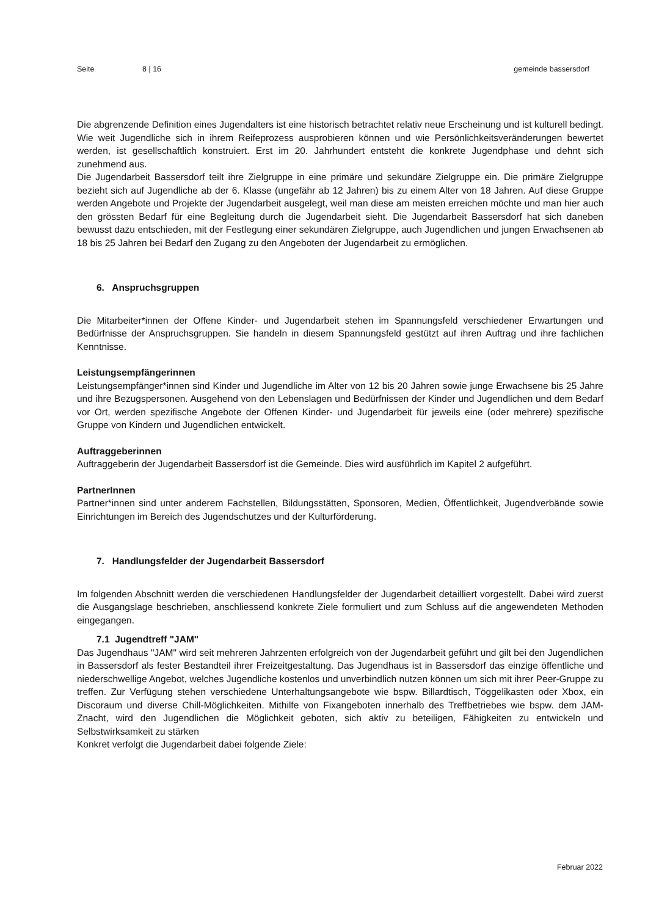Seite 8 | 16 gemeinde bassersdorf
Die abgrenzende Definition eines Jugendalters ist eine historisch betrachtet relativ neue Erscheinung und ist kulturell bedingt. Wie weit Jugendliche sich in ihrem Reifeprozess ausprobieren können und wie Persönlichkeitsveränderungen bewertet werden, ist gesellschaftlich konstruiert. Erst im 20. Jahrhundert entsteht die konkrete Jugendphase und dehnt sich zunehmend aus.
Die Jugendarbeit Bassersdorf teilt ihre Zielgruppe in eine primäre und sekundäre Zielgruppe ein. Die primäre Zielgruppe bezieht sich auf Jugendliche ab der 6. Klasse (ungefähr ab 12 Jahren) bis zu einem Alter von 18 Jahren. Auf diese Gruppe werden Angebote und Projekte der Jugendarbeit ausgelegt, weil man diese am meisten erreichen möchte und man hier auch den grössten Bedarf für eine Begleitung durch die Jugendarbeit sieht. Die Jugendarbeit Bassersdorf hat sich daneben bewusst dazu entschieden, mit der Festlegung einer sekundären Zielgruppe, auch Jugendlichen und jungen Erwachsenen ab 18 bis 25 Jahren bei Bedarf den Zugang zu den Angeboten der Jugendarbeit zu ermöglichen.
6. Anspruchsgruppen
Die Mitarbeiter*innen der Offene Kinder- und Jugendarbeit stehen im Spannungsfeld verschiedener Erwartungen und Bedürfnisse der Anspruchsgruppen. Sie handeln in diesem Spannungsfeld gestützt auf ihren Auftrag und ihre fachlichen Kenntnisse.
Leistungsempfängerinnen
Leistungsempfänger*innen sind Kinder und Jugendliche im Alter von 12 bis 20 Jahren sowie junge Erwachsene bis 25 Jahre und ihre Bezugspersonen. Ausgehend von den Lebenslagen und Bedürfnissen der Kinder und Jugendlichen und dem Bedarf vor Ort, werden spezifische Angebote der Offenen Kinder- und Jugendarbeit für jeweils eine (oder mehrere) spezifische Gruppe von Kindern und Jugendlichen entwickelt.
Auftraggeberinnen
Auftraggeberin der Jugendarbeit Bassersdorf ist die Gemeinde. Dies wird ausführlich im Kapitel 2 aufgeführt.
PartnerInnen
Partner*innen sind unter anderem Fachstellen, Bildungsstätten, Sponsoren, Medien, Öffentlichkeit, Jugendverbände sowie Einrichtungen im Bereich des Jugendschutzes und der Kulturförderung.
7. Handlungsfelder der Jugendarbeit Bassersdorf
Im folgenden Abschnitt werden die verschiedenen Handlungsfelder der Jugendarbeit detailliert vorgestellt. Dabei wird zuerst die Ausgangslage beschrieben, anschliessend konkrete Ziele formuliert und zum Schluss auf die angewendeten Methoden eingegangen.
7.1 Jugendtreff "JAM"
Das Jugendhaus "JAM" wird seit mehreren Jahrzenten erfolgreich von der Jugendarbeit geführt und gilt bei den Jugendlichen in Bassersdorf als fester Bestandteil ihrer Freizeitgestaltung. Das Jugendhaus ist in Bassersdorf das einzige öffentliche und niederschwellige Angebot, welches Jugendliche kostenlos und unverbindlich nutzen können um sich mit ihrer Peer-Gruppe zu treffen. Zur Verfügung stehen verschiedene Unterhaltungsangebote wie bspw. Billardtisch, Töggelikasten oder Xbox, ein Discoraum und diverse Chill-Möglichkeiten. Mithilfe von Fixangeboten innerhalb des Treffbetriebes wie bspw. dem JAM-Znacht, wird den Jugendlichen die Möglichkeit geboten, sich aktiv zu beteiligen, Fähigkeiten zu entwickeln und Selbstwirksamkeit zu stärken
Konkret verfolgt die Jugendarbeit dabei folgende Ziele:
Februar 2022